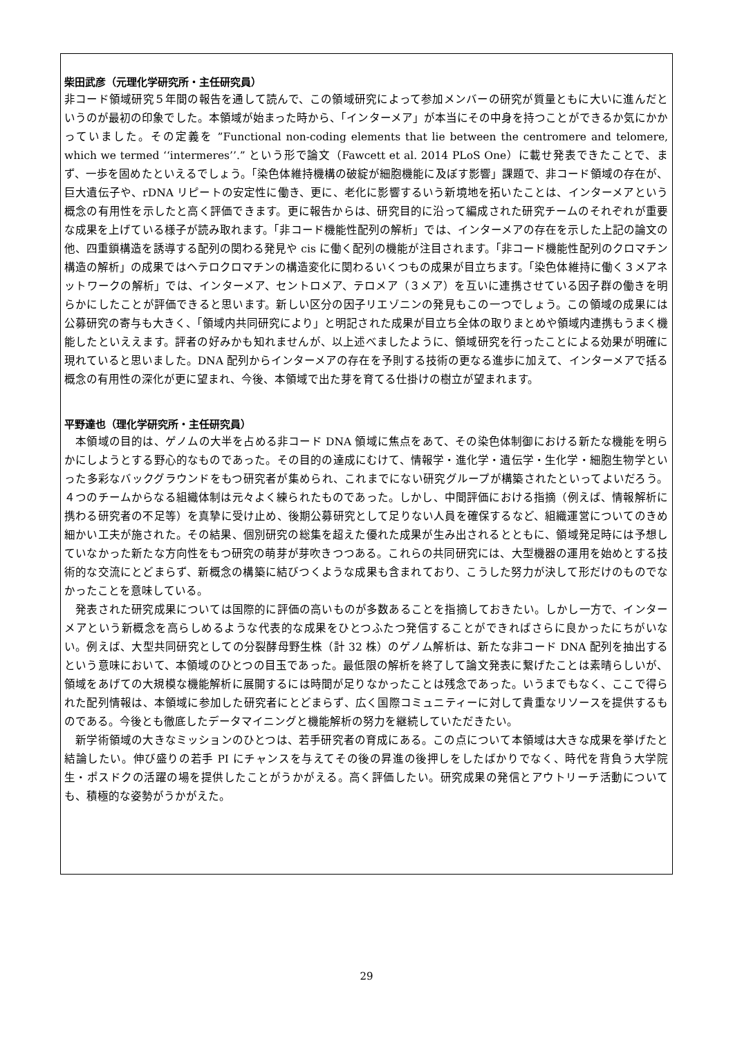柴田武彦（元理化学研究所・主任研究員）
非コード領域研究５年間の報告を通して読んで、この領域研究によって参加メンバーの研究が質量ともに大いに進んだというのが最初の印象でした。本領域が始まった時から、「インターメア」が本当にその中身を持つことができるか気にかかっていました。その定義を ”Functional non-coding elements that lie between the centromere and telomere, which we termed ‘‘intermeres’’.” という形で論文（Fawcett et al. 2014 PLoS One）に載せ発表できたことで、まず、一歩を固めたといえるでしょう。「染色体維持機構の破綻が細胞機能に及ぼす影響」課題で、非コード領域の存在が、巨大遺伝子や、rDNA リピートの安定性に働き、更に、老化に影響するいう新境地を拓いたことは、インターメアという概念の有用性を示したと高く評価できます。更に報告からは、研究目的に沿って編成された研究チームのそれぞれが重要な成果を上げている様子が読み取れます。「非コード機能性配列の解析」では、インターメアの存在を示した上記の論文の他、四重鎖構造を誘導する配列の関わる発見や cis に働く配列の機能が注目されます。「非コード機能性配列のクロマチン構造の解析」の成果ではヘテロクロマチンの構造変化に関わるいくつもの成果が目立ちます。「染色体維持に働く３メアネットワークの解析」では、インターメア、セントロメア、テロメア（３メア）を互いに連携させている因子群の働きを明らかにしたことが評価できると思います。新しい区分の因子リエゾニンの発見もこの一つでしょう。この領域の成果には公募研究の寄与も大きく、「領域内共同研究により」と明記された成果が目立ち全体の取りまとめや領域内連携もうまく機能したといええます。評者の好みかも知れませんが、以上述べましたように、領域研究を行ったことによる効果が明確に現れていると思いました。DNA 配列からインターメアの存在を予則する技術の更なる進歩に加えて、インターメアで括る概念の有用性の深化が更に望まれ、今後、本領域で出た芽を育てる仕掛けの樹立が望まれます。
平野達也（理化学研究所・主任研究員）
　本領域の目的は、ゲノムの大半を占める非コード DNA 領域に焦点をあて、その染色体制御における新たな機能を明らかにしようとする野心的なものであった。その目的の達成にむけて、情報学・進化学・遺伝学・生化学・細胞生物学といった多彩なバックグラウンドをもつ研究者が集められ、これまでにない研究グループが構築されたといってよいだろう。４つのチームからなる組織体制は元々よく練られたものであった。しかし、中間評価における指摘（例えば、情報解析に携わる研究者の不足等）を真摯に受け止め、後期公募研究として足りない人員を確保するなど、組織運営についてのきめ細かい工夫が施された。その結果、個別研究の総集を超えた優れた成果が生み出されるとともに、領域発足時には予想していなかった新たな方向性をもつ研究の萌芽が芽吹きつつある。これらの共同研究には、大型機器の運用を始めとする技術的な交流にとどまらず、新概念の構築に結びつくような成果も含まれており、こうした努力が決して形だけのものでなかったことを意味している。
　発表された研究成果については国際的に評価の高いものが多数あることを指摘しておきたい。しかし一方で、インターメアという新概念を高らしめるような代表的な成果をひとつふたつ発信することができればさらに良かったにちがいない。例えば、大型共同研究としての分裂酵母野生株（計 32 株）のゲノム解析は、新たな非コード DNA 配列を抽出するという意味において、本領域のひとつの目玉であった。最低限の解析を終了して論文発表に繋げたことは素晴らしいが、領域をあげての大規模な機能解析に展開するには時間が足りなかったことは残念であった。いうまでもなく、ここで得られた配列情報は、本領域に参加した研究者にとどまらず、広く国際コミュニティーに対して貴重なリソースを提供するものである。今後とも徹底したデータマイニングと機能解析の努力を継続していただきたい。
　新学術領域の大きなミッションのひとつは、若手研究者の育成にある。この点について本領域は大きな成果を挙げたと結論したい。伸び盛りの若手 PI にチャンスを与えてその後の昇進の後押しをしたばかりでなく、時代を背負う大学院生・ポスドクの活躍の場を提供したことがうかがえる。高く評価したい。研究成果の発信とアウトリーチ活動についても、積極的な姿勢がうかがえた。
29